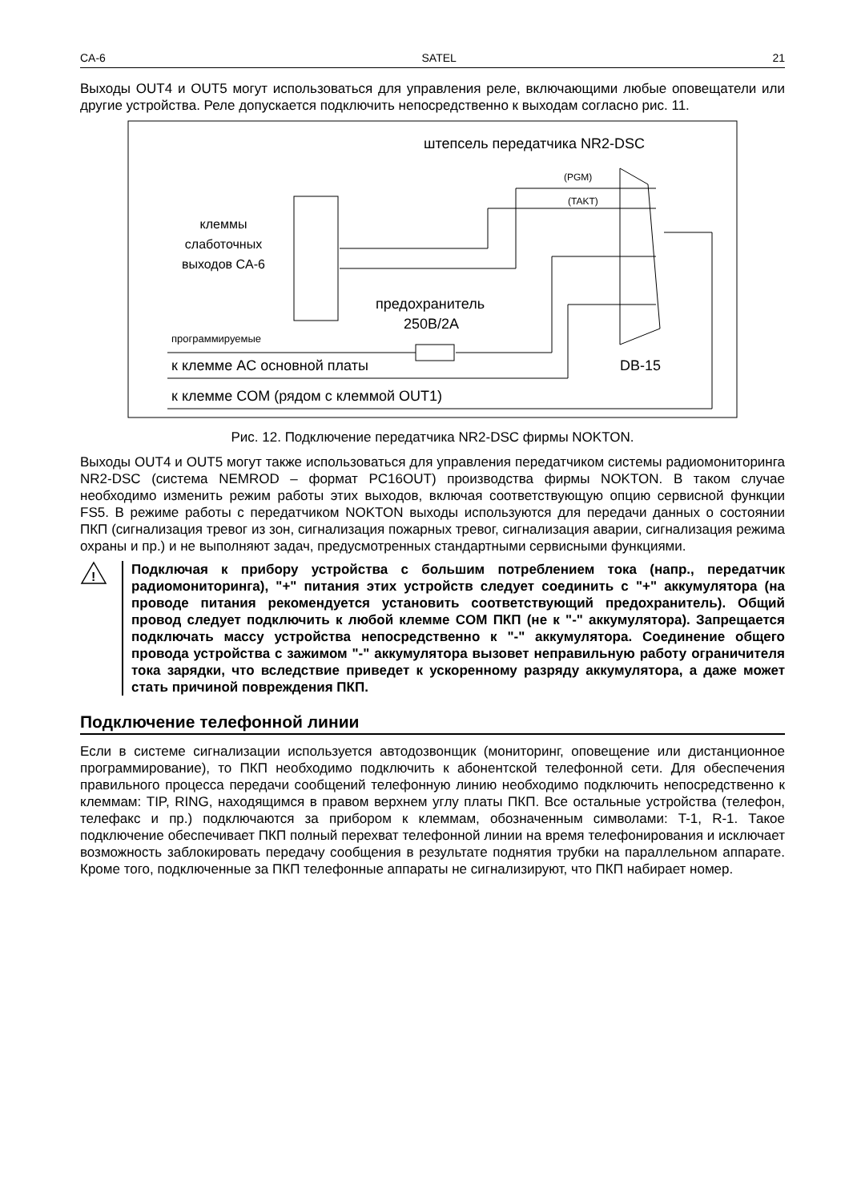CA-6 SATEL 21
Выходы OUT4 и OUT5 могут использоваться для управления реле, включающими любые оповещатели или другие устройства. Реле допускается подключить непосредственно к выходам согласно рис. 11.
штепсель передатчика NR2-DSC
клеммы
слаботочных
выходов CA-6
предохранитель
250В/2А
программируемые
к клемме AC основной платы
DB-15
к клемме COM (рядом с клеммой OUT1)
(PGM)
(TAKT)
Рис. 12. Подключение передатчика NR2-DSC фирмы NOKTON.
Выходы OUT4 и OUT5 могут также использоваться для управления передатчиком системы радиомониторинга NR2-DSC (система NEMROD – формат PC16OUT) производства фирмы NOKTON. В таком случае необходимо изменить режим работы этих выходов, включая соответствующую опцию сервисной функции FS5. В режиме работы с передатчиком NOKTON выходы используются для передачи данных о состоянии ПКП (сигнализация тревог из зон, сигнализация пожарных тревог, сигнализация аварии, сигнализация режима охраны и пр.) и не выполняют задач, предусмотренных стандартными сервисными функциями.
!
Подключая к прибору устройства с большим потреблением тока (напр., передатчик радиомониторинга), "+" питания этих устройств следует соединить с "+" аккумулятора (на проводе питания рекомендуется установить соответствующий предохранитель). Общий провод следует подключить к любой клемме COM ПКП (не к "-" аккумулятора). Запрещается подключать массу устройства непосредственно к "-" аккумулятора. Соединение общего провода устройства с зажимом "-" аккумулятора вызовет неправильную работу ограничителя тока зарядки, что вследствие приведет к ускоренному разряду аккумулятора, а даже может стать причиной повреждения ПКП.
Подключение телефонной линии
Если в системе сигнализации используется автодозвонщик (мониторинг, оповещение или дистанционное программирование), то ПКП необходимо подключить к абонентской телефонной сети. Для обеспечения правильного процесса передачи сообщений телефонную линию необходимо подключить непосредственно к клеммам: TIP, RING, находящимся в правом верхнем углу платы ПКП. Все остальные устройства (телефон, телефакс и пр.) подключаются за прибором к клеммам, обозначенным символами: T-1, R-1. Такое подключение обеспечивает ПКП полный перехват телефонной линии на время телефонирования и исключает возможность заблокировать передачу сообщения в результате поднятия трубки на параллельном аппарате. Кроме того, подключенные за ПКП телефонные аппараты не сигнализируют, что ПКП набирает номер.